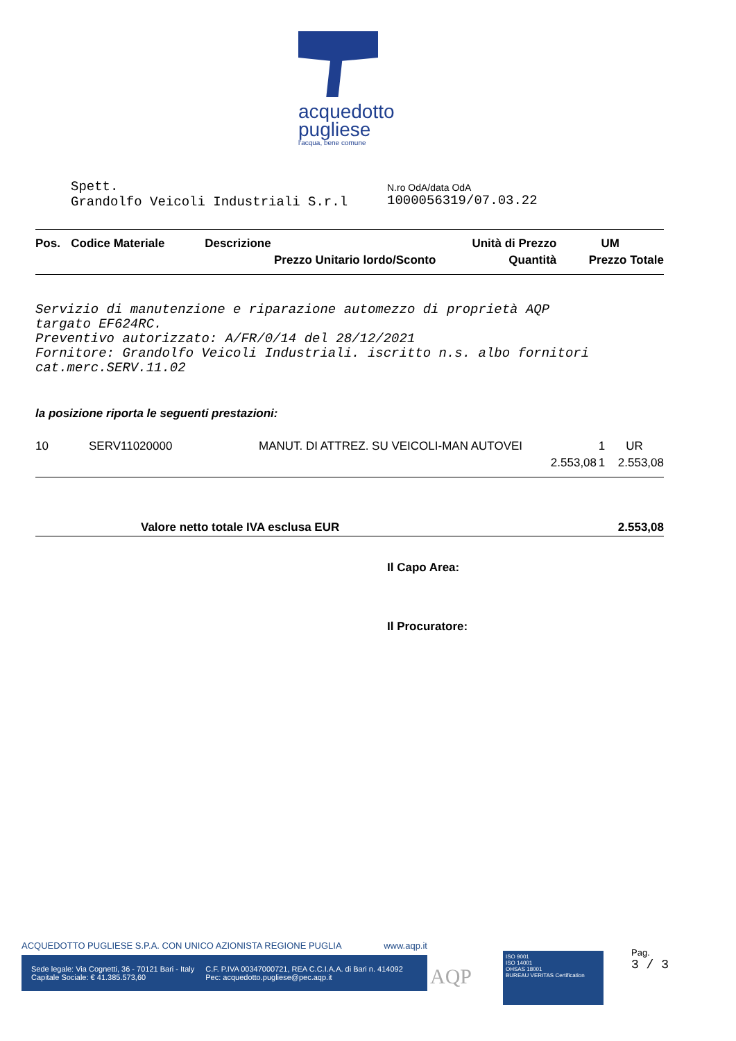acquedotto
pugliese
l'acqua, bene comune
Spett.
Grandolfo Veicoli Industriali S.r.l
N.ro OdA/data OdA
1000056319/07.03.22
| Pos. | Codice Materiale | Descrizione | Unità di Prezzo | UM |
| --- | --- | --- | --- | --- |
| | | Prezzo Unitario lordo/Sconto | Quantità | Prezzo Totale |
Servizio di manutenzione e riparazione automezzo di proprietà AQP
targato EF624RC.
Preventivo autorizzato: A/FR/0/14 del 28/12/2021
Fornitore: Grandolfo Veicoli Industriali. iscritto n.s. albo fornitori
cat.merc.SERV.11.02
la posizione riporta le seguenti prestazioni:
| 10 | SERV11020000 | MANUT. DI ATTREZ. SU VEICOLI-MAN AUTOVEI | 1 | UR |
| | | 2.553,08 | 1 | 2.553,08 |
| Valore netto totale IVA esclusa EUR | 2.553,08 |
Il Capo Area:
Il Procuratore:
ACQUEDOTTO PUGLIESE S.P.A. CON UNICO AZIONISTA REGIONE PUGLIA www.aqp.it
Sede legale: Via Cognetti, 36 - 70121 Bari - Italy
Capitale Sociale: € 41.385.573,60
C.F. P.IVA 00347000721, REA C.C.I.A.A. di Bari n. 414092
Pec: acquedotto.pugliese@pec.aqp.it
AQP
ISO 9001
ISO 14001
OHSAS 18001
BUREAU VERITAS Certification
Pag.
3 / 3